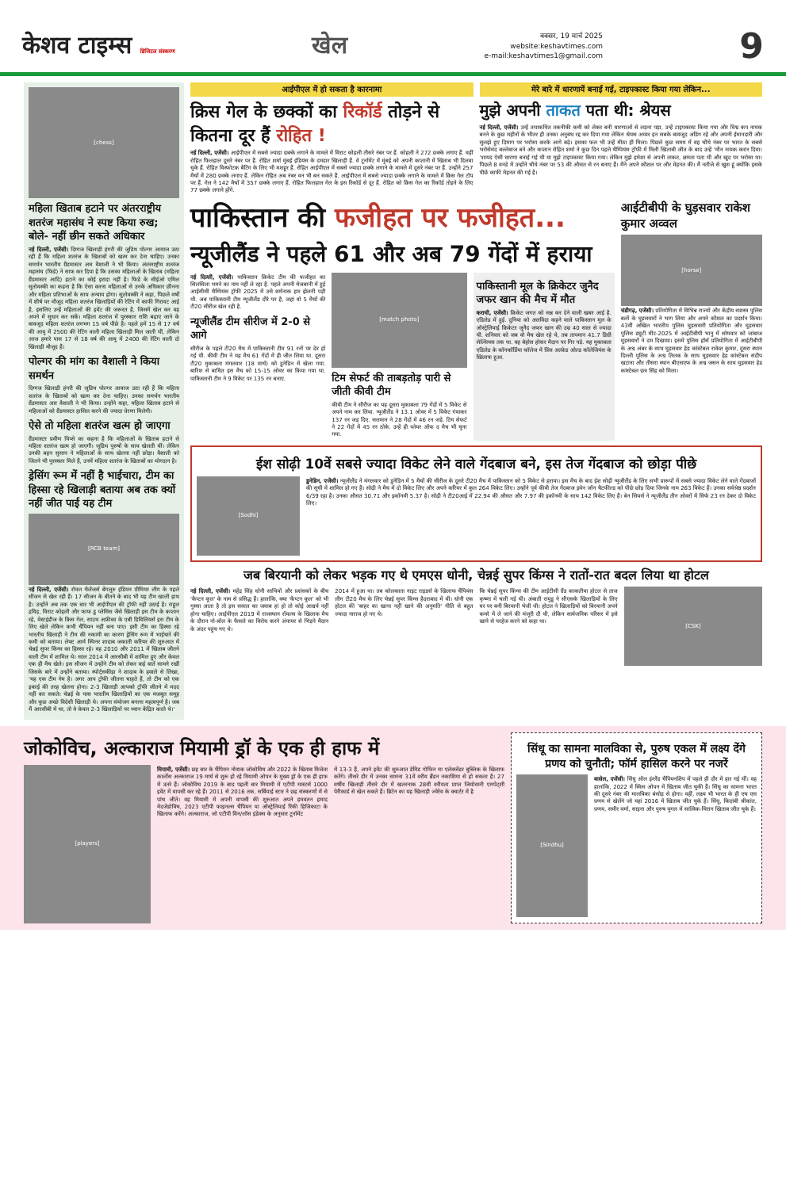केशव टाइम्स डिजिटल संस्करण
खेल
बक्सर, 19 मार्च 2025
website:keshavtimes.com
e-mail:keshavtimes1@gmail.com
9
[chess]
महिला खिताब हटाने पर अंतरराष्ट्रीय शतरंज महासंघ ने स्पष्ट किया रुख; बोले- नहीं छीन सकते अधिकार
नई दिल्ली, एजेंसी। दिग्गज खिलाड़ी हंगरी की जुडिथ पोल्गर आवाज उठा रही हैं कि महिला शतरंज के खिताबों को खत्म कर देना चाहिए। उनका समर्थन भारतीय ग्रैंडमास्टर आर वैशाली ने भी किया। अंतरराष्ट्रीय शतरंज महासंघ (फिडे) ने साफ कर दिया है कि उसका महिलाओं के खिताब (महिला ग्रैंडमास्टर आदि) हटाने का कोई इरादा नहीं है। फिडे के सीईओ एमिल सुतोवस्की का कहना है कि ऐसा करना महिलाओं से उनके अधिकार छीनना और महिला प्रतिभाओं के साथ अन्याय होगा। सुतोवस्की ने कहा, पिछले वर्षों में शीर्ष पर मौजूद महिला शतरंज खिलाड़ियों की रेटिंग में काफी गिरावट आई है, इसलिए उन्हें महिलाओं की इवेंट की जरूरत है, जिसमें खेल कर वह अपने में सुधार कर सकें। महिला शतरंज में पुरस्कार राशि बढ़ाए जाने के बावजूद महिला शतरंज लगभग 15 वर्ष पीछे है। पहले हमें 15 से 17 वर्ष की आयु में 2500 की रेटिंग वाली महिला खिलाड़ी मिल जाती थीं, लेकिन आज हमारे पास 17 से 18 वर्ष की आयु में 2400 की रेटिंग वाली दो खिलाड़ी मौजूद हैं।
पोल्गर की मांग का वैशाली ने किया समर्थन
दिग्गज खिलाड़ी हंगरी की जुडिथ पोल्गर आवाज उठा रही हैं कि महिला शतरंज के खिताबों को खत्म कर देना चाहिए। उनका समर्थन भारतीय ग्रैंडमास्टर आर वैशाली ने भी किया। उन्होंने कहा, महिला खिताब हटाने से महिलाओं को ग्रैंडमास्टर हासिल करने की ज्यादा प्रेरणा मिलेगी।
ऐसे तो महिला शतरंज खत्म हो जाएगा
ग्रैंडमास्टर प्रवीण थिप्से का कहना है कि महिलाओं के खिताब हटाने से महिला शतरंज खत्म हो जाएगी। जूडिथ पुरुषों के साथ खेलती थीं। लेकिन उनकी बहन सुसान ने महिलाओं के साथ खेलना नहीं छोड़ा। वैशाली को जितने भी पुरस्कार मिले हैं, उनमें महिला शतरंज के खिताबों का योगदान है।
ड्रेसिंग रूम में नहीं है भाईचारा, टीम का हिस्सा रहे खिलाड़ी बताया अब तक क्यों नहीं जीत पाई यह टीम
[RCB team]
नई दिल्ली, एजेंसी। रॉयल चैलेंजर्स बेंगलुरु इंडियन प्रीमियर लीग के पहले सीजन से खेल रही हैं। 17 सीजन के बीतने के बाद भी यह टीम खाली हाथ है। उन्होंने अब तक एक बार भी आईपीएल की ट्रॉफी नहीं उठाई है। राहुल द्रविड़, विराट कोहली और फाफ डु प्लेसिस जैसे खिलाड़ी इस टीम के कप्तान रहे, वेस्टइंडीज के क्रिस गेल, साउथ अफ्रीका के एबी डिविलियर्स इस टीम के लिए खेले लेकिन कभी चैंपियन नहीं बना पाए। इसी टीम का हिस्सा रहे भारतीय खिलाड़ी ने टीम की नकामी का कारण ड्रेसिंग रूम में भाईचारे की कमी को बताया। लेफ्ट आर्म स्पिनर शादाब जकाती करियर की शुरुआत में चेन्नई सुपर किंग्स का हिस्सा रहे। वह 2010 और 2011 में खिताब जीतने वाली टीम में शामिल थे। साल 2014 में आरसीबी में शामिल हुए और केवल एक ही मैच खेले। इस सीजन में उन्होंने टीम को लेकर कई बातें सामने रखीं जिसके बारे में उन्होंने बताया। स्पोर्ट्सकीड़ा ने शादाब के हवाले से लिखा, 'यह एक टीम गेम है। अगर आप ट्रॉफी जीतना चाहते हैं, तो टीम को एक इकाई की तरह खेलना होगा। 2-3 खिलाड़ी आपको ट्रॉफी जीतने में मदद नहीं कर सकते। चेन्नई के पास भारतीय खिलाड़ियों का एक मजबूत समूह और कुछ अच्छे विदेशी खिलाड़ी थे। अपना संयोजन बनाना महत्वपूर्ण है। जब मैं आरसीबी में था, तो वे केवल 2-3 खिलाड़ियों पर ध्यान केंद्रित करते थे।'
आईपीएल में हो सकता है कारनामा
क्रिस गेल के छक्कों का रिकॉर्ड तोड़ने से कितना दूर हैं रोहित !
नई दिल्ली, एजेंसी। आईपीएल में सबसे ज्यादा छक्के लगाने के मामले में विराट कोहली तीसरे नंबर पर हैं. कोहली ने 272 छक्के लगाए हैं. वहीं रोहित फिलहाल दूसरे नंबर पर हैं. रोहित शर्मा मुंबई इंडियंस के दमदार खिलाड़ी हैं. वे टूर्नामेंट में मुंबई को अपनी कप्तानी में खिताब भी दिलवा चुके हैं. रोहित विस्फोटक बैटिंग के लिए भी मशहूर हैं. रोहित आईपीएल में सबसे ज्यादा छक्के लगाने के मामले में दूसरे नंबर पर हैं. उन्होंने 257 मैचों में 280 छक्के लगाए हैं. लेकिन रोहित अब नंबर वन भी बन सकते हैं. आईपीएल में सबसे ज्यादा छक्के लगाने के मामले में क्रिस गेल टॉप पर हैं. गेल ने 142 मैचों में 357 छक्के लगाए हैं. रोहित फिलहाल गेल के इस रिकॉर्ड से दूर हैं. रोहित को क्रिस गेल का रिकॉर्ड तोड़ने के लिए 77 छक्के लगाने होंगे.
मेरे बारे में धारणायें बनाई गई, टाइपकास्ट किया गया लेकिन...
मुझे अपनी ताकत पता थी: श्रेयस
नई दिल्ली, एजेंसी। उन्हें तथाकथित तकनीकी कमी को लेकर बनी धारणाओं से लड़ना पड़ा, उन्हें टाइपकास्ट किया गया और विश्व कप नायक बनने के कुछ महीनों के भीतर ही उनका अनुबंध रद्द कर दिया गया लेकिन श्रेयस अय्यर इन सबके बावजूद अडिग रहे और अपनी ईमानदारी और सुलझे हुए दिमाग पर भरोसा करके आगे बढ़े। इसका फल भी उन्हें मीठा ही मिला। पिछले कुछ समय में वह चौथे नंबर पर भारत के सबसे भरोसेमंद बल्लेबाज बने और कप्तान रोहित शर्मा ने कुछ दिन पहले चैम्पियंस ट्रॉफी में मिली खिताबी जीत के बाद उन्हें 'मौन नायक करार दिया। 'शायद ऐसी धारणा बनाई गई थी या मुझे टाइपकास्ट किया गया। लेकिन मुझे हमेशा से अपनी ताकत, क्षमता पता थी और खुद पर भरोसा था। पिछले 8 वनडे में उन्होंने चौथे नंबर पर 53 की औसत से रन बनाए हैं। मैंने अपने कौशल पर और मेहनत की। मैं नतीजे से खुश हूं क्योंकि इसके पीछे काफी मेहनत की गई है।
पाकिस्तान की फजीहत पर फजीहत...
न्यूजीलैंड ने पहले 61 और अब 79 गेंदों में हराया
नई दिल्ली, एजेंसी। पाकिस्तान क्रिकेट टीम की फजीहत का सिलसिला थमने का नाम नहीं ले रहा है. पहले अपनी मेजबानी में हुई आईसीसी चैम्पियंस ट्रॉफी 2025 में उसे शर्मनाक हार झेलनी पड़ी थी. अब पाकिस्तानी टीम न्यूजीलैंड दौरे पर है, जहां वो 5 मैचों की टी20 सीरीज खेल रही है.
न्यूजीलैंड टीम सीरीज में 2-0 से आगे
सीरीज के पहले टी20 मैच में पाकिस्तानी टीम 91 रनों पर ढेर हो गई थी. कीवी टीम ने यह मैच 61 गेंदों में ही जीत लिया था. दूसरा टी20 मुकाबला मंगलवार (18 मार्च) को डुनेडिन में खेला गया. बारिश से बाधित इस मैच को 15-15 ओवर का किया गया था. पाकिस्तानी टीम ने 9 विकेट पर 135 रन बनाए.
[match photo]
टिम सेफर्ट की ताबड़तोड़ पारी से जीती कीवी टीम
कीवी टीम ने सीरीज का यह दूसरा मुकाबला 79 गेंदों में 5 विकेट से अपने नाम कर लिया. न्यूजीलैंड ने 13.1 ओवर में 5 विकेट गंवाकर 137 रन जड़ दिए. सलमान ने 28 गेंदों में 46 रन जड़े. टिम सेफर्ट ने 22 गेंदों में 45 रन ठोके. उन्हें ही प्लेयर ऑफ द मैच भी चुना गया.
पाकिस्तानी मूल के क्रिकेटर जुनैद जफर खान की मैच में मौत
कराची, एजेंसी। क्रिकेट जगत को सन्न कर देने वाली खबर आई है. एडिलेड में हुई. दुनिया को अलविदा कहने वाले पाकिस्तान मूल के ऑस्ट्रेलियाई क्रिकेटर जुनैद जफर खान की उम्र 40 साल से ज्यादा थी. शनिवार को जब वो मैच खेल रहे थे, तब तापमान 41.7 डिग्री सेल्सियस तक था. वह बेहोश होकर मैदान पर गिर पड़े. यह मुकाबला एडिलेड के कॉनकॉर्डिया कॉलेज में प्रिंस अल्फ्रेड ओल्ड कॉलेजियंस के खिलाफ हुआ.
आईटीबीपी के घुड़सवार राकेश कुमार अव्वल
[horse]
चंडीगढ़, एजेंसी। प्रतियोगिता में विभिन्न राज्यों और केंद्रीय सशस्त्र पुलिस बलों के घुड़सवारों ने भाग लिया और अपने कौशल का प्रदर्शन किया। 43वीं अखिल भारतीय पुलिस घुड़सवारी प्रतियोगिता और घुड़सवार पुलिस ड्यूटी मीट-2025 में आईटीबीपी भानु में सोमवार को जांबाज घुड़सवारों ने दम दिखाया। इसमें पुलिस हॉर्स प्रतियोगिता में आईटीबीपी के अश्व अंबर के साथ घुड़सवार हेड कांस्टेबल राकेश कुमार, दूसरा स्थान दिल्ली पुलिस के अश्व तिलक के साथ घुड़सवार हेड कांस्टेबल संदीप खटाना और तीसरा स्थान बीएसएफ के अश्व जसन के साथ घुड़सवार हेड कांस्टेबल छत्र सिंह को मिला।
ईश सोढ़ी 10वें सबसे ज्यादा विकेट लेने वाले गेंदबाज बने, इस तेज गेंदबाज को छोड़ा पीछे
[Sodhi]
डुनेडिन, एजेंसी। न्यूजीलैंड ने मंगलवार को डुनेडिन में 5 मैचों की सीरीज के दूसरे टी20 मैच में पाकिस्तान को 5 विकेट से हराया। इस मैच के बाद ईश सोढ़ी न्यूजीलैंड के लिए सभी प्रारूपों में सबसे ज्यादा विकेट लेने वाले गेंदबाजों की सूची में शामिल हो गए हैं। सोढ़ी ने मैच में दो विकेट लिए और अपने करियर में कुल 264 विकेट लिए। उन्होंने पूर्व कीवी तेज गेंदबाज इवेन जॉन चैटफील्ड को पीछे छोड़ दिया जिनके नाम 263 विकेट हैं। उनका सर्वश्रेष्ठ प्रदर्शन 6/39 रहा है। उनका औसत 30.71 और इकॉनमी 5.37 है। सोढ़ी ने टी20आई में 22.94 की औसत और 7.97 की इकॉनमी के साथ 142 विकेट लिए हैं। बेन सियर्स ने न्यूजीलैंड तीन ओवरों में सिर्फ 23 रन देकर दो विकेट लिए।
जब बिरयानी को लेकर भड़क गए थे एमएस धोनी, चेन्नई सुपर किंग्स ने रातों-रात बदल लिया था होटल
नई दिल्ली, एजेंसी। महेंद्र सिंह धोनी साथियों और प्रशंसकों के बीच 'कैप्टन कूल' के नाम से प्रसिद्ध हैं। हालांकि, क्या 'कैप्टन कूल' को भी गुस्सा आता है तो इस सवाल का जवाब हां हो तो कोई आश्चर्य नहीं होना चाहिए। आईपीएल 2019 में राजस्थान रॉयल्स के खिलाफ मैच के दौरान नो-बॉल के फैसले का विरोध करने अंपायर से भिड़ने मैदान के अंदर पहुंच गए थे।
2014 में हुआ था। तब कोलकाता नाइट राइडर्स के खिलाफ चैंपियंस लीग टी20 मैच के लिए चेन्नई सुपर किंग्स हैदराबाद में थी। धोनी एक होटल की 'बाहर का खाना नहीं खाने की अनुमति' नीति से बहुत ज्यादा नाराज हो गए थे।
कि चेन्नई सुपर किंग्स की टीम आईटीसी ग्रैंड काकतीया होटल से ताज कृष्णा में चली गई थी। अंबाती रायुडू ने सीएसके खिलाड़ियों के लिए घर पर बनी बिरयानी भेजी थी। होटल ने खिलाड़ियों को बिरयानी अपने कमरे में ले जाने की मंजूरी दी थी, लेकिन सार्वजनिक परिसर में इसे खाने से परहेज करने को कहा था।
[CSK]
जोकोविच, अल्काराज मियामी ड्रॉ के एक ही हाफ में
[players]
मियामी, एजेंसी। छह बार के चैंपियन नोवाक जोकोविच और 2022 के खिताब विजेता कार्लोस अल्काराज 19 मार्च से शुरू हो रहे मियामी ओपन के मुख्य ड्रॉ के एक ही हाफ में उतरे हैं। जोकोविच 2019 के बाद पहली बार मियामी में एटीपी मास्टर्स 1000 इवेंट में वापसी कर रहे हैं। 2011 से 2016 तक, सर्बियाई स्टार ने छह संस्करणों में से पांच जीते। वह मियामी में अपनी वापसी की शुरुआत अपने हमवतन हमाद मेदजेडोविच, 2023 एटीपी फाइनल्स चैंपियन या ऑस्ट्रेलियाई रिंकी हिजिकाटा के खिलाफ करेंगे। अल्काराज, जो एटीपी विन/लॉस इंडेक्स के अनुसार टूर्नामेंट
में 13-3 हैं, अपने इवेंट की शुरुआत डेविड गोफिन या एलेक्जेंडर बुब्लिक के खिलाफ करेंगे। तीसरे दौर में उनका सामना 31वें वरीय ब्रैंडन नकाशिमा से हो सकता है। 27 वर्षीय खिलाड़ी तीसरे दौर में खतरनाक 28वीं वरीयता प्राप्त जियोवानी एमपेट्शी पेरीकार्ड से खेल सकते हैं। ब्रिटेन का यह खिलाड़ी ज्वेरेव के क्वार्टर में है
सिंधू का सामना मालविका से, पुरुष एकल में लक्ष्य देंगे प्रणय को चुनौती; फॉर्म हासिल करने पर नजरें
[Sindhu]
बासेल, एजेंसी। सिंधु ऑल इंग्लैंड चैंपियनशिप में पहले ही दौर में हार गई थीं। वह हालांकि, 2022 में स्विस ओपन में खिताब जीत चुकी हैं। सिंधु का सामना भारत की दूसरे नंबर की मालविका बंसोड़ से होगा। वहीं, लक्ष्य भी भारत के ही एच एस प्रणय से खेलेंगे जो यहां 2016 में खिताब जीत चुके हैं। सिंधु, किदांबी श्रीकांत, प्रणय, समीर वर्मा, साइना और पुरुष युगल में सात्विक-चिराग खिताब जीत चुके हैं।